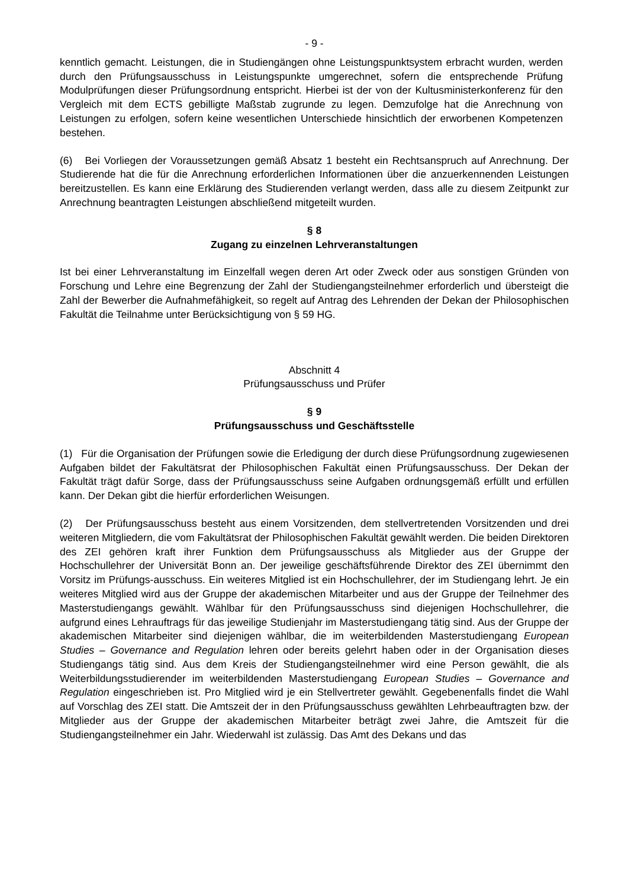- 9 -
kenntlich gemacht. Leistungen, die in Studiengängen ohne Leistungspunktsystem erbracht wurden, werden durch den Prüfungsausschuss in Leistungspunkte umgerechnet, sofern die entsprechende Prüfung Modulprüfungen dieser Prüfungsordnung entspricht. Hierbei ist der von der Kultusministerkonferenz für den Vergleich mit dem ECTS gebilligte Maßstab zugrunde zu legen. Demzufolge hat die Anrechnung von Leistungen zu erfolgen, sofern keine wesentlichen Unterschiede hinsichtlich der erworbenen Kompetenzen bestehen.
(6) Bei Vorliegen der Voraussetzungen gemäß Absatz 1 besteht ein Rechtsanspruch auf Anrechnung. Der Studierende hat die für die Anrechnung erforderlichen Informationen über die anzuerkennenden Leistungen bereitzustellen. Es kann eine Erklärung des Studierenden verlangt werden, dass alle zu diesem Zeitpunkt zur Anrechnung beantragten Leistungen abschließend mitgeteilt wurden.
§ 8
Zugang zu einzelnen Lehrveranstaltungen
Ist bei einer Lehrveranstaltung im Einzelfall wegen deren Art oder Zweck oder aus sonstigen Gründen von Forschung und Lehre eine Begrenzung der Zahl der Studiengangsteilnehmer erforderlich und übersteigt die Zahl der Bewerber die Aufnahmefähigkeit, so regelt auf Antrag des Lehrenden der Dekan der Philosophischen Fakultät die Teilnahme unter Berücksichtigung von § 59 HG.
Abschnitt 4
Prüfungsausschuss und Prüfer
§ 9
Prüfungsausschuss und Geschäftsstelle
(1) Für die Organisation der Prüfungen sowie die Erledigung der durch diese Prüfungsordnung zugewiesenen Aufgaben bildet der Fakultätsrat der Philosophischen Fakultät einen Prüfungsausschuss. Der Dekan der Fakultät trägt dafür Sorge, dass der Prüfungsausschuss seine Aufgaben ordnungsgemäß erfüllt und erfüllen kann. Der Dekan gibt die hierfür erforderlichen Weisungen.
(2) Der Prüfungsausschuss besteht aus einem Vorsitzenden, dem stellvertretenden Vorsitzenden und drei weiteren Mitgliedern, die vom Fakultätsrat der Philosophischen Fakultät gewählt werden. Die beiden Direktoren des ZEI gehören kraft ihrer Funktion dem Prüfungsausschuss als Mitglieder aus der Gruppe der Hochschullehrer der Universität Bonn an. Der jeweilige geschäftsführende Direktor des ZEI übernimmt den Vorsitz im Prüfungs-ausschuss. Ein weiteres Mitglied ist ein Hochschullehrer, der im Studiengang lehrt. Je ein weiteres Mitglied wird aus der Gruppe der akademischen Mitarbeiter und aus der Gruppe der Teilnehmer des Masterstudiengangs gewählt. Wählbar für den Prüfungsausschuss sind diejenigen Hochschullehrer, die aufgrund eines Lehrauftrags für das jeweilige Studienjahr im Masterstudiengang tätig sind. Aus der Gruppe der akademischen Mitarbeiter sind diejenigen wählbar, die im weiterbildenden Masterstudiengang European Studies – Governance and Regulation lehren oder bereits gelehrt haben oder in der Organisation dieses Studiengangs tätig sind. Aus dem Kreis der Studiengangsteilnehmer wird eine Person gewählt, die als Weiterbildungsstudierender im weiterbildenden Masterstudiengang European Studies – Governance and Regulation eingeschrieben ist. Pro Mitglied wird je ein Stellvertreter gewählt. Gegebenenfalls findet die Wahl auf Vorschlag des ZEI statt. Die Amtszeit der in den Prüfungsausschuss gewählten Lehrbeauftragten bzw. der Mitglieder aus der Gruppe der akademischen Mitarbeiter beträgt zwei Jahre, die Amtszeit für die Studiengangsteilnehmer ein Jahr. Wiederwahl ist zulässig. Das Amt des Dekans und das